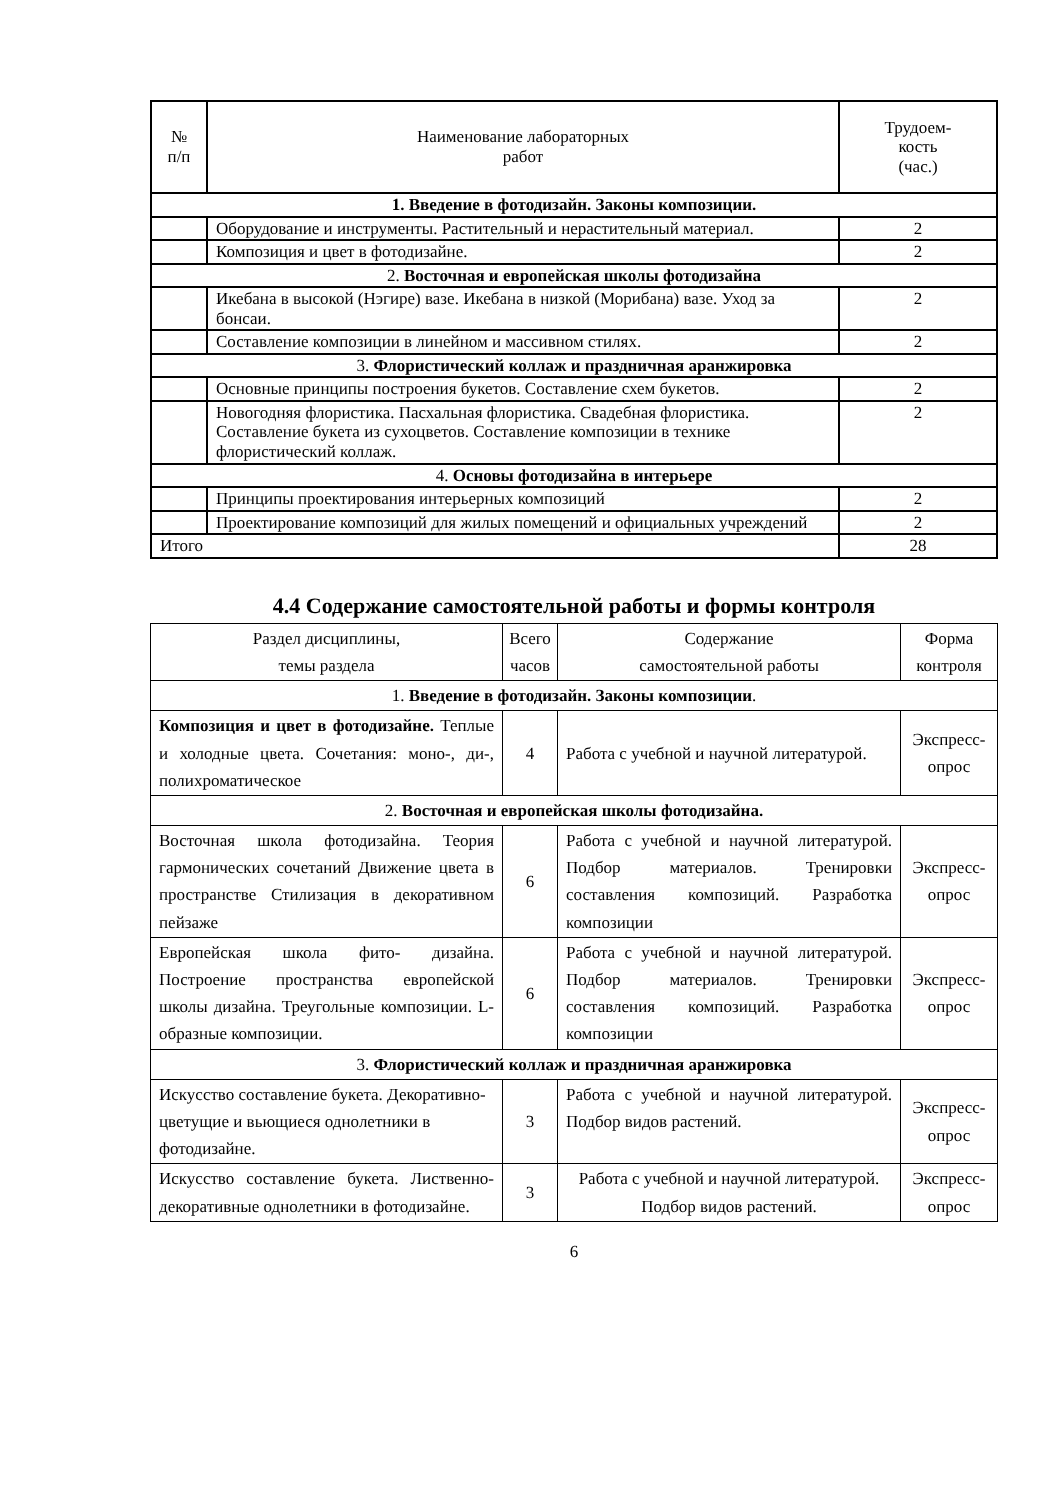| № п/п | Наименование лабораторных работ | Трудоем- кость (час.) |
| --- | --- | --- |
| 1. Введение в фотодизайн. Законы композиции. | | |
| | Оборудование и инструменты. Растительный и нерастительный материал. | 2 |
| | Композиция и цвет в фотодизайне. | 2 |
| 2. Восточная и европейская школы фотодизайна | | |
| | Икебана в высокой (Нэгире) вазе. Икебана в низкой (Морибана) вазе. Уход за бонсаи. | 2 |
| | Составление композиции в линейном и массивном стилях. | 2 |
| 3. Флористический коллаж и праздничная аранжировка | | |
| | Основные принципы построения букетов. Составление схем букетов. | 2 |
| | Новогодняя флористика. Пасхальная флористика. Свадебная флористика. Составление букета из сухоцветов. Составление композиции в технике флористический коллаж. | 2 |
| 4. Основы фотодизайна в интерьере | | |
| | Принципы проектирования интерьерных композиций | 2 |
| | Проектирование композиций для жилых помещений и официальных учреждений | 2 |
| Итого | | 28 |
4.4 Содержание самостоятельной работы и формы контроля
| Раздел дисциплины, темы раздела | Всего часов | Содержание самостоятельной работы | Форма контроля |
| --- | --- | --- | --- |
| 1. Введение в фотодизайн. Законы композиции . | | | |
| Композиция и цвет в фотодизайне. Теплые и холодные цвета. Сочетания: моно-, ди-, полихроматическое | 4 | Работа с учебной и научной литературой. | Экспресс-опрос |
| 2. Восточная и европейская школы фотодизайна. | | | |
| Восточная школа фотодизайна. Теория гармонических сочетаний Движение цвета в пространстве Стилизация в декоративном пейзаже | 6 | Работа с учебной и научной литературой. Подбор материалов. Тренировки составления композиций. Разработка композиции | Экспресс-опрос |
| Европейская школа фито- дизайна. Построение пространства европейской школы дизайна. Треугольные композиции. L-образные композиции. | 6 | Работа с учебной и научной литературой. Подбор материалов. Тренировки составления композиций. Разработка композиции | Экспресс-опрос |
| 3. Флористический коллаж и праздничная аранжировка | | | |
| Искусство составление букета. Декоративно-цветущие и вьющиеся однолетники в фотодизайне. | 3 | Работа с учебной и научной литературой. Подбор видов растений. | Экспресс-опрос |
| Искусство составление букета. Лиственно-декоративные однолетники в фотодизайне. | 3 | Работа с учебной и научной литературой. Подбор видов растений. | Экспресс-опрос |
6